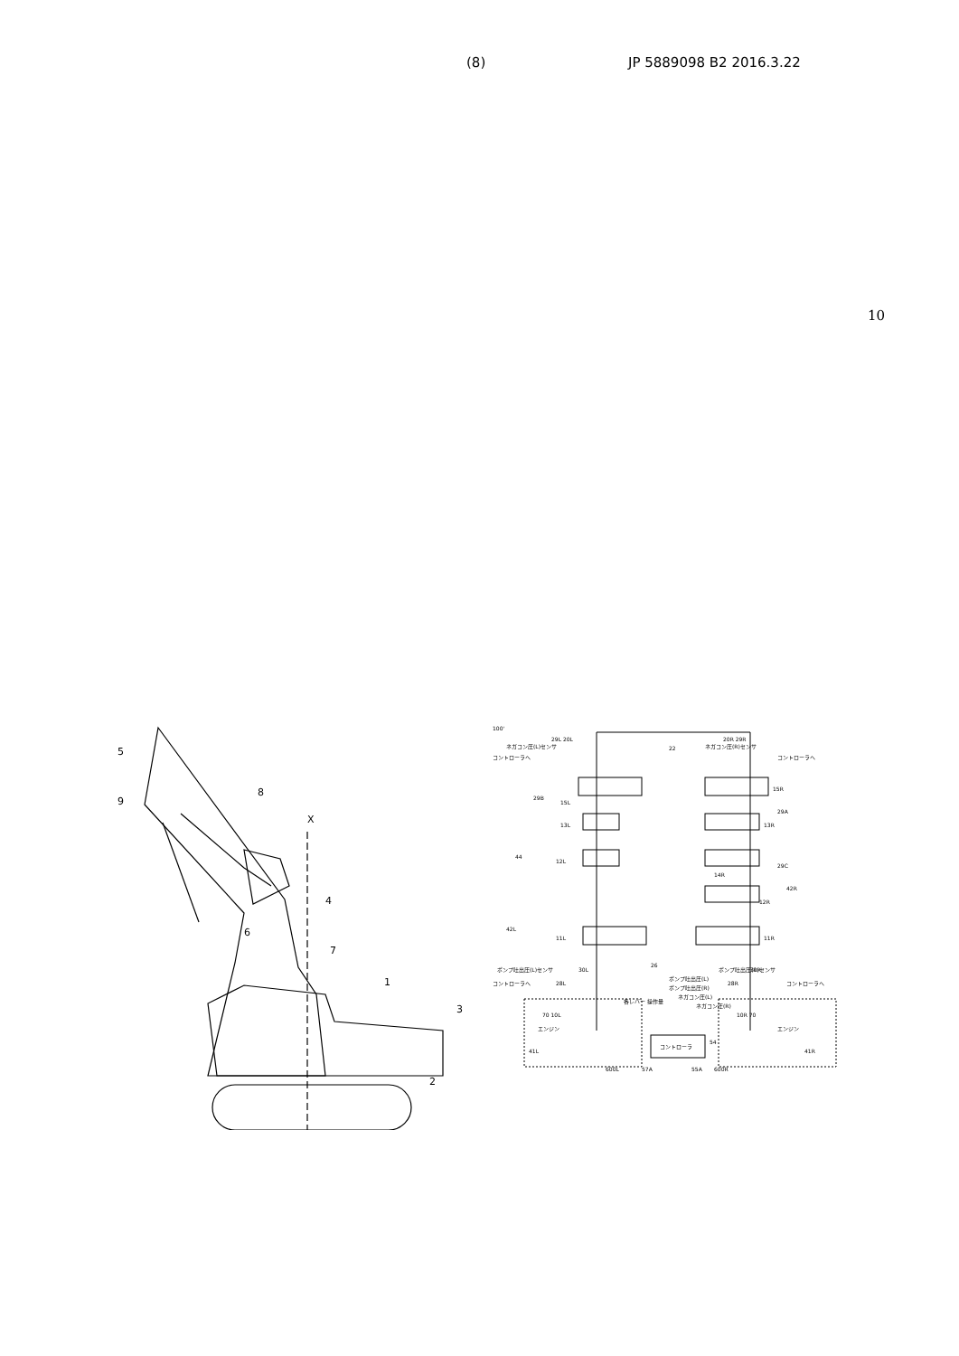(8) JP 5889098 B2 2016.3.22
10
5
9
8
X
4
6
7
1
3
2
100'
29L 20L
ネガコン圧(L)センサ
ネガコン圧(R)センサ
コントローラへ
コントローラへ
22
20R 29R
15L
15R
29B
29A
13L
13R
44
12L
14R
29C
42R
12R
42L
11L
11R
ポンプ吐出圧(L)センサ
ポンプ吐出圧(R)センサ
コントローラへ
コントローラへ
30L
30R
28L
28R
26
ポンプ吐出圧(L)
ポンプ吐出圧(R)
ネガコン圧(L)
ネガコン圧(R)
各レバー 操作量
コントローラ
54
70 10L
エンジン
10R 70
エンジン
41L
600L
41R
600R
57A
55A